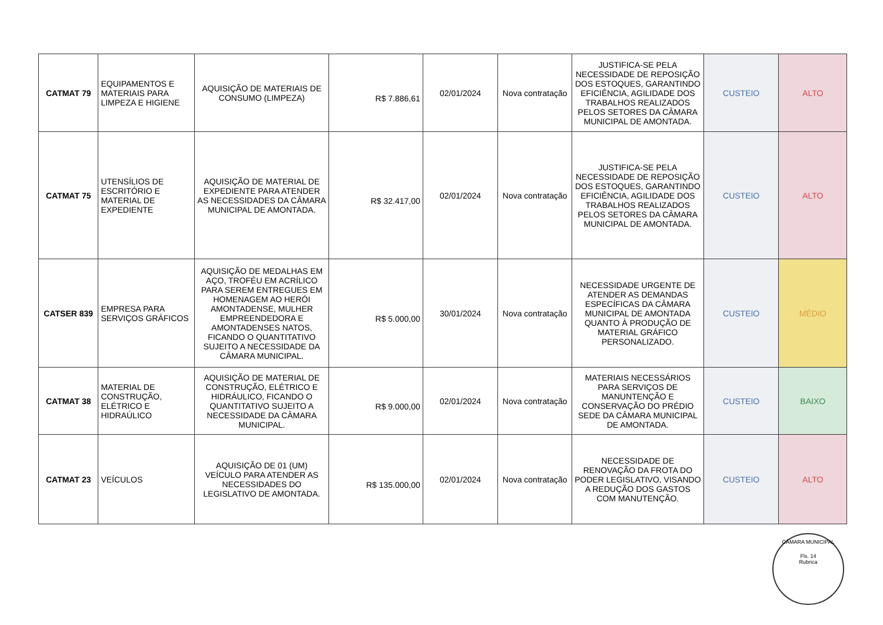| CATMAT 79 | EQUIPAMENTOS E MATERIAIS PARA LIMPEZA E HIGIENE | AQUISIÇÃO DE MATERIAIS DE CONSUMO (LIMPEZA) | R$ 7.886,61 | 02/01/2024 | Nova contratação | JUSTIFICA-SE PELA NECESSIDADE DE REPOSIÇÃO DOS ESTOQUES, GARANTINDO EFICIÊNCIA, AGILIDADE DOS TRABALHOS REALIZADOS PELOS SETORES DA CÂMARA MUNICIPAL DE AMONTADA. | CUSTEIO | ALTO |
| CATMAT 75 | UTENSÍLIOS DE ESCRITÓRIO E MATERIAL DE EXPEDIENTE | AQUISIÇÃO DE MATERIAL DE EXPEDIENTE PARA ATENDER AS NECESSIDADES DA CÂMARA MUNICIPAL DE AMONTADA. | R$ 32.417,00 | 02/01/2024 | Nova contratação | JUSTIFICA-SE PELA NECESSIDADE DE REPOSIÇÃO DOS ESTOQUES, GARANTINDO EFICIÊNCIA, AGILIDADE DOS TRABALHOS REALIZADOS PELOS SETORES DA CÂMARA MUNICIPAL DE AMONTADA. | CUSTEIO | ALTO |
| CATSER 839 | EMPRESA PARA SERVIÇOS GRÁFICOS | AQUISIÇÃO DE MEDALHAS EM AÇO, TROFÉU EM ACRÍLICO PARA SEREM ENTREGUES EM HOMENAGEM AO HERÓI AMONTADENSE, MULHER EMPREENDEDORA E AMONTADENSES NATOS, FICANDO O QUANTITATIVO SUJEITO A NECESSIDADE DA CÂMARA MUNICIPAL. | R$ 5.000,00 | 30/01/2024 | Nova contratação | NECESSIDADE URGENTE DE ATENDER AS DEMANDAS ESPECÍFICAS DA CÂMARA MUNICIPAL DE AMONTADA QUANTO À PRODUÇÃO DE MATERIAL GRÁFICO PERSONALIZADO. | CUSTEIO | MÉDIO |
| CATMAT 38 | MATERIAL DE CONSTRUÇÃO, ELÉTRICO E HIDRAÚLICO | AQUISIÇÃO DE MATERIAL DE CONSTRUÇÃO, ELÉTRICO E HIDRÁULICO, FICANDO O QUANTITATIVO SUJEITO A NECESSIDADE DA CÂMARA MUNICIPAL. | R$ 9.000,00 | 02/01/2024 | Nova contratação | MATERIAIS NECESSÁRIOS PARA SERVIÇOS DE MANUNTENÇÃO E CONSERVAÇÃO DO PRÉDIO SEDE DA CÂMARA MUNICIPAL DE AMONTADA. | CUSTEIO | BAIXO |
| CATMAT 23 | VEÍCULOS | AQUISIÇÃO DE 01 (UM) VEÍCULO PARA ATENDER AS NECESSIDADES DO LEGISLATIVO DE AMONTADA. | R$ 135.000,00 | 02/01/2024 | Nova contratação | NECESSIDADE DE RENOVAÇÃO DA FROTA DO PODER LEGISLATIVO, VISANDO A REDUÇÃO DOS GASTOS COM MANUTENÇÃO. | CUSTEIO | ALTO |
CÂMARA MUNICIPAL
Fls. 14
Rubrica